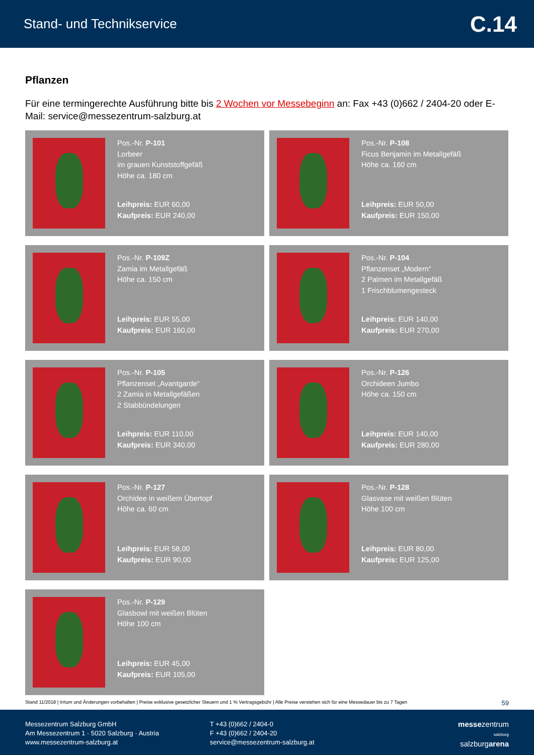Stand- und Technikservice C.14
Pflanzen
Für eine termingerechte Ausführung bitte bis 2 Wochen vor Messebeginn an: Fax +43 (0)662 / 2404-20 oder E-Mail: service@messezentrum-salzburg.at
Pos.-Nr. P-101
Lorbeer
im grauen Kunststoffgefäß
Höhe ca. 180 cm
Leihpreis: EUR 60,00
Kaufpreis: EUR 240,00
Pos.-Nr. P-108
Ficus Benjamin im Metallgefäß
Höhe ca. 160 cm
Leihpreis: EUR 50,00
Kaufpreis: EUR 150,00
Pos.-Nr. P-109Z
Zamia im Metallgefäß
Höhe ca. 150 cm
Leihpreis: EUR 55,00
Kaufpreis: EUR 160,00
Pos.-Nr. P-104
Pflanzenset „Modern“
2 Palmen im Metallgefäß
1 Frischblumengesteck
Leihpreis: EUR 140,00
Kaufpreis: EUR 270,00
Pos.-Nr. P-105
Pflanzenset „Avantgarde“
2 Zamia in Metallgefäßen
2 Stabbündelungen
Leihpreis: EUR 110,00
Kaufpreis: EUR 340,00
Pos.-Nr. P-126
Orchideen Jumbo
Höhe ca. 150 cm
Leihpreis: EUR 140,00
Kaufpreis: EUR 280,00
Pos.-Nr. P-127
Orchidee in weißem Übertopf
Höhe ca. 60 cm
Leihpreis: EUR 58,00
Kaufpreis: EUR 90,00
Pos.-Nr. P-128
Glasvase mit weißen Blüten
Höhe 100 cm
Leihpreis: EUR 80,00
Kaufpreis: EUR 125,00
Pos.-Nr. P-129
Glasbowl mit weißen Blüten
Höhe 100 cm
Leihpreis: EUR 45,00
Kaufpreis: EUR 105,00
Stand 11/2018 | Irrtum und Änderungen vorbehalten | Preise exklusive gesetzlicher Steuern und 1 % Vertragsgebühr | Alle Preise verstehen sich für eine Messedauer bis zu 7 Tagen 59
Messezentrum Salzburg GmbH
Am Messezentrum 1 · 5020 Salzburg · Austria
www.messezentrum-salzburg.at
T +43 (0)662 / 2404-0
F +43 (0)662 / 2404-20
service@messezentrum-salzburg.at
messezentrum
salzburg
salzburgarena